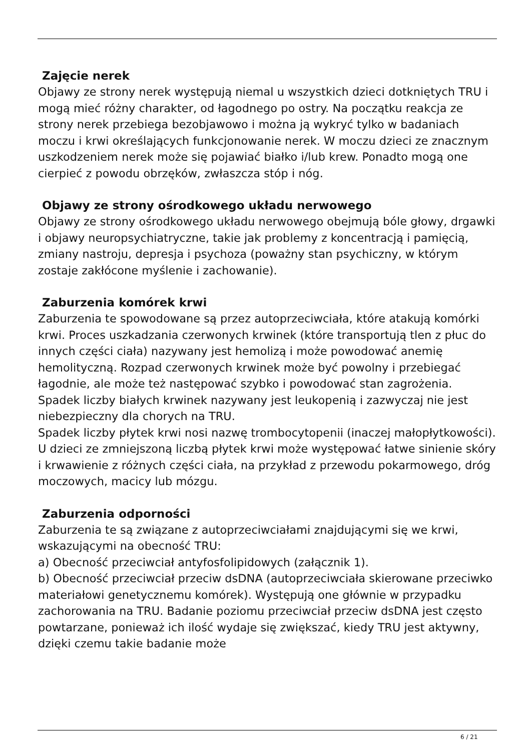Zajęcie nerek
Objawy ze strony nerek występują niemal u wszystkich dzieci dotkniętych TRU i mogą mieć różny charakter, od łagodnego po ostry. Na początku reakcja ze strony nerek przebiega bezobjawowo i można ją wykryć tylko w badaniach moczu i krwi określających funkcjonowanie nerek. W moczu dzieci ze znacznym uszkodzeniem nerek może się pojawiać białko i/lub krew. Ponadto mogą one cierpieć z powodu obrzęków, zwłaszcza stóp i nóg.
Objawy ze strony ośrodkowego układu nerwowego
Objawy ze strony ośrodkowego układu nerwowego obejmują bóle głowy, drgawki i objawy neuropsychiatryczne, takie jak problemy z koncentracją i pamięcią, zmiany nastroju, depresja i psychoza (poważny stan psychiczny, w którym zostaje zakłócone myślenie i zachowanie).
Zaburzenia komórek krwi
Zaburzenia te spowodowane są przez autoprzeciwciała, które atakują komórki krwi. Proces uszkadzania czerwonych krwinek (które transportują tlen z płuc do innych części ciała) nazywany jest hemolizą i może powodować anemię hemolityczną. Rozpad czerwonych krwinek może być powolny i przebiegać łagodnie, ale może też następować szybko i powodować stan zagrożenia.
Spadek liczby białych krwinek nazywany jest leukopenią i zazwyczaj nie jest niebezpieczny dla chorych na TRU.
Spadek liczby płytek krwi nosi nazwę trombocytopenii (inaczej małopłytkowości). U dzieci ze zmniejszoną liczbą płytek krwi może występować łatwe sinienie skóry i krwawienie z różnych części ciała, na przykład z przewodu pokarmowego, dróg moczowych, macicy lub mózgu.
Zaburzenia odporności
Zaburzenia te są związane z autoprzeciwciałami znajdującymi się we krwi, wskazującymi na obecność TRU:
a) Obecność przeciwciał antyfosfolipidowych (załącznik 1).
b) Obecność przeciwciał przeciw dsDNA (autoprzeciwciała skierowane przeciwko materiałowi genetycznemu komórek). Występują one głównie w przypadku zachorowania na TRU. Badanie poziomu przeciwciał przeciw dsDNA jest często powtarzane, ponieważ ich ilość wydaje się zwiększać, kiedy TRU jest aktywny, dzięki czemu takie badanie może
6 / 21